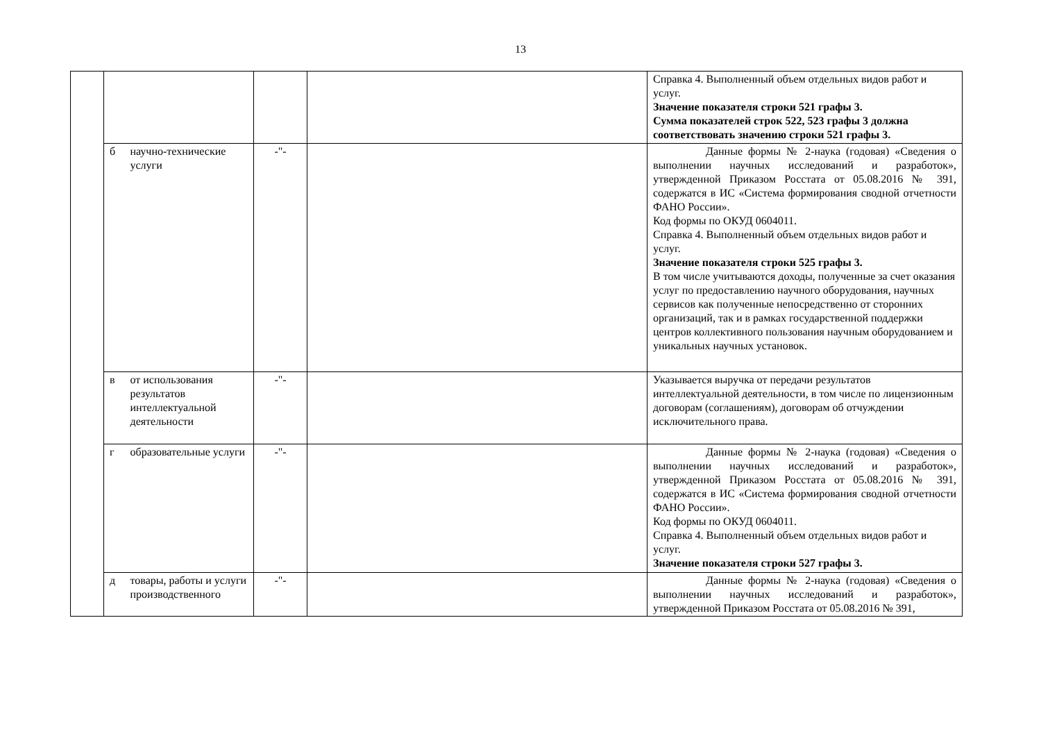13
| | | | | | Справка 4. Выполненный объем отдельных видов работ и услуг. Значение показателя строки 521 графы 3. Сумма показателей строк 522, 523 графы 3 должна соответствовать значению строки 521 графы 3. |
| | б | научно-технические услуги | -"- | | Данные формы № 2-наука (годовая) «Сведения о выполнении научных исследований и разработок», утвержденной Приказом Росстата от 05.08.2016 № 391, содержатся в ИС «Система формирования сводной отчетности ФАНО России». Код формы по ОКУД 0604011. Справка 4. Выполненный объем отдельных видов работ и услуг. Значение показателя строки 525 графы 3. В том числе учитываются доходы, полученные за счет оказания услуг по предоставлению научного оборудования, научных сервисов как полученные непосредственно от сторонних организаций, так и в рамках государственной поддержки центров коллективного пользования научным оборудованием и уникальных научных установок. |
| | в | от использования результатов интеллектуальной деятельности | -"- | | Указывается выручка от передачи результатов интеллектуальной деятельности, в том числе по лицензионным договорам (соглашениям), договорам об отчуждении исключительного права. |
| | г | образовательные услуги | -"- | | Данные формы № 2-наука (годовая) «Сведения о выполнении научных исследований и разработок», утвержденной Приказом Росстата от 05.08.2016 № 391, содержатся в ИС «Система формирования сводной отчетности ФАНО России». Код формы по ОКУД 0604011. Справка 4. Выполненный объем отдельных видов работ и услуг. Значение показателя строки 527 графы 3. |
| | д | товары, работы и услуги производственного | -"- | | Данные формы № 2-наука (годовая) «Сведения о выполнении научных исследований и разработок», утвержденной Приказом Росстата от 05.08.2016 № 391, |